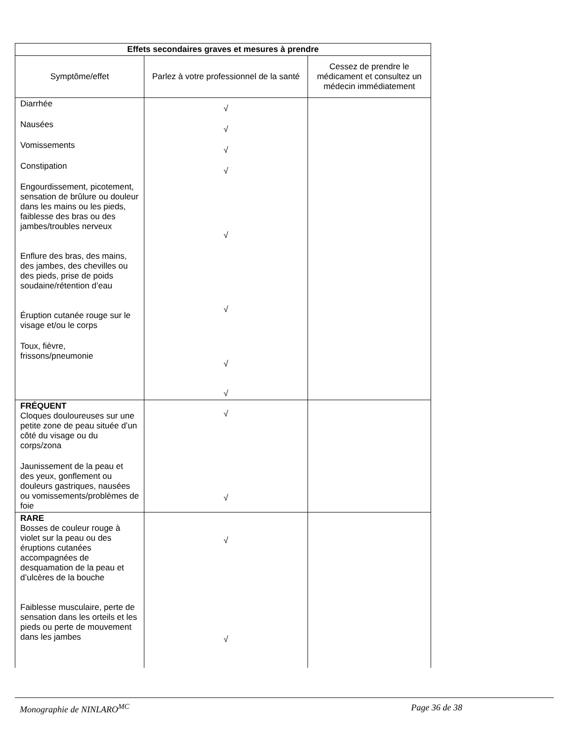| Effets secondaires graves et mesures à prendre | | |
| --- | --- | --- |
| Symptôme/effet | Parlez à votre professionnel de la santé | Cessez de prendre le médicament et consultez un médecin immédiatement |
| Diarrhée Nausées Vomissements Constipation Engourdissement, picotement, sensation de brûlure ou douleur dans les mains ou les pieds, faiblesse des bras ou des jambes/troubles nerveux Enflure des bras, des mains, des jambes, des chevilles ou des pieds, prise de poids soudaine/rétention d’eau Éruption cutanée rouge sur le visage et/ou le corps Toux, fièvre, frissons/pneumonie | √ √ √ √ √ √ √ √ | |
| FRÉQUENT Cloques douloureuses sur une petite zone de peau située d’un côté du visage ou du corps/zona Jaunissement de la peau et des yeux, gonflement ou douleurs gastriques, nausées ou vomissements/problèmes de foie | √ √ | |
| RARE Bosses de couleur rouge à violet sur la peau ou des éruptions cutanées accompagnées de desquamation de la peau et d’ulcères de la bouche Faiblesse musculaire, perte de sensation dans les orteils et les pieds ou perte de mouvement dans les jambes | √ √ | |
Monographie de NINLARO<sup>MC</sup> Page 36 de 38